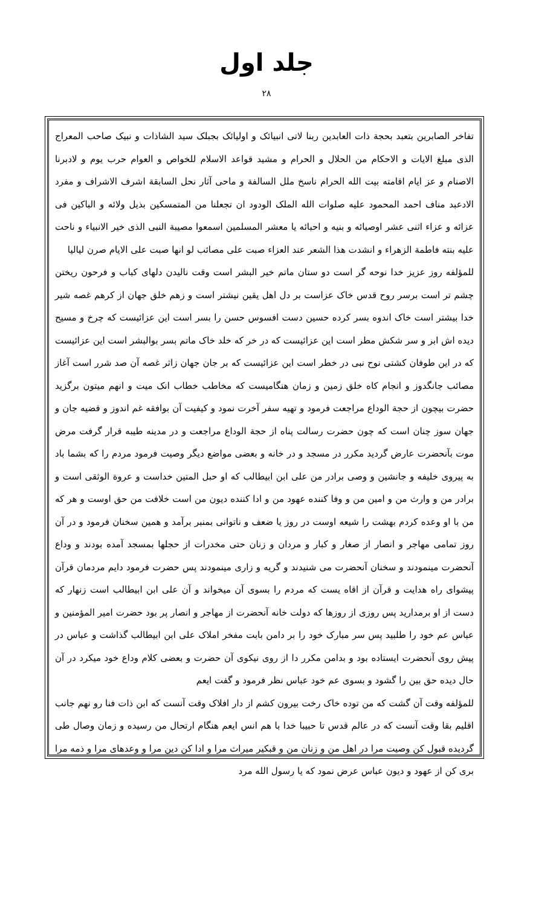جلد اول
۲۸
تفاخر الصابرین بتعبد بحجة ذات العابدین ربنا لاتی انبیائک و اولیائک بجبلک سید الشاذات و نبیک صاحب المعراج الذی مبلغ الایات و الاحکام من الحلال و الحرام و مشید قواعد الاسلام للخواص و العوام حرب یوم و لادبرنا الاصنام و عز ایام اقامته بیت الله الحرام ناسخ ملل السالفة و ماحی آثار نحل السابقة اشرف الاشراف و مفرد الادعبد مناف احمد المحمود علیه صلوات الله الملک الودود ان تجعلنا من المتمسکین بذیل ولائه و الباکین فی عزائه و عزاء اثنی عشر اوصیائه و بنیه و احبائه یا معشر المسلمین اسمعوا مصیبة النبی الذی خیر الانبیاء و ناحت علیه بنته فاطمة الزهراء و انشدت هذا الشعر عند العزاء صبت علی مصائب لو انها صبت علی الایام صرن لیالیا
للمؤلفه روز عزیز خدا نوحه گر است دو ستان ماتم خیر البشر است وقت نالیدن دلهای کباب و فرحون ریختن چشم تر است برسر روح قدس خاک عزاست بر دل اهل یقین نیشتر است و زهم خلق جهان از کرهم غصه شیر خدا بیشتر است خاک اندوه بسر کرده حسین دست افسوس حسن را بسر است این عزائیست که چرخ و مسیح دیده اش ابر و سر شکش مطر است این عزائیست که در خر که خلد خاک ماتم بسر بوالبشر است این عزائیست که در این طوفان کشتی نوح نبی در خطر است این عزائیست که بر جان جهان زاثر غصه آن صد شرر است آغاز مصائب جانگدوز و انجام کاه خلق زمین و زمان هنگامیست که مخاطب خطاب انک میت و انهم میتون برگزید حضرت بیچون از حجة الوداع مراجعت فرمود و تهیه سفر آخرت نمود و کیفیت آن بوافقه غم اندوز و قضیه جان و جهان سوز چنان است که چون حضرت رسالت پناه از حجة الوداع مراجعت و در مدینه طیبه قرار گرفت مرض موت بآنحضرت عارض گردید مکرر در مسجد و در خانه و بعضی مواضع دیگر وصیت فرمود مردم را که بشما باد به پیروی خلیفه و جانشین و وصی برادر من علی ابن ابیطالب که او حبل المتین خداست و عروة الوثقی است و برادر من و وارث من و امین من و وفا کننده عهود من و ادا کننده دیون من است خلافت من حق اوست و هر که من با او وعده کردم بهشت را شیعه اوست در روز یا ضعف و ناتوانی بمنبر برآمد و همین سخنان فرمود و در آن روز تمامی مهاجر و انصار از صغار و کبار و مردان و زنان حتی مخدرات از حجلها بمسجد آمده بودند و وداع آنحضرت مینمودند و سخنان آنحضرت می شنیدند و گریه و زاری مینمودند پس حضرت فرمود دایم مردمان قرآن پیشوای راه هدایت و قرآن از اقاه یست که مردم را بسوی آن میخواند و آن علی ابن ابیطالب است زنهار که دست از او برمدارید پس روزی از روزها که دولت خانه آنحضرت از مهاجر و انصار پر بود حضرت امیر المؤمنین و عباس عم خود را طلبید پس سر مبارک خود را بر دامن بابت مفخر املاک علی ابن ابیطالب گذاشت و عباس در پیش روی آنحضرت ایستاده بود و بدامن مکرر دا از روی نیکوی آن حضرت و بعضی کلام وداع خود میکرد در آن حال دیده حق بین را گشود و بسوی عم خود عباس نظر فرمود و گفت ایعم
للمؤلفه وقت آن گشت که من توده خاک رخت بیرون کشم از دار افلاک وقت آنست که ابن ذات فنا رو نهم جانب اقلیم بقا وقت آنست که در عالم قدس تا حبیبا خدا با هم انس ایعم هنگام ارتحال من رسیده و زمان وصال طی گردیده قبول کن وصیت مرا در اهل من و زنان من و قبکیر میراث مرا و ادا کن دین مرا و وعدهای مرا و ذمه مرا بری کن از عهود و دیون عباس عرض نمود که یا رسول الله مرد